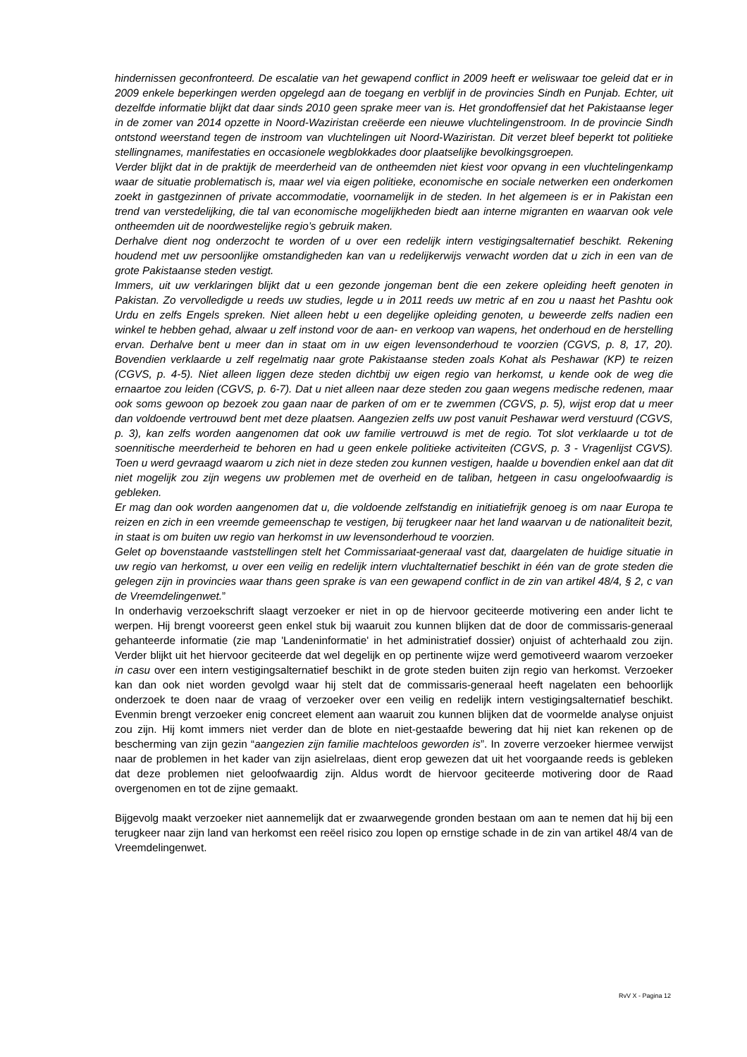hindernissen geconfronteerd. De escalatie van het gewapend conflict in 2009 heeft er weliswaar toe geleid dat er in 2009 enkele beperkingen werden opgelegd aan de toegang en verblijf in de provincies Sindh en Punjab. Echter, uit dezelfde informatie blijkt dat daar sinds 2010 geen sprake meer van is. Het grondoffensief dat het Pakistaanse leger in de zomer van 2014 opzette in Noord-Waziristan creëerde een nieuwe vluchtelingenstroom. In de provincie Sindh ontstond weerstand tegen de instroom van vluchtelingen uit Noord-Waziristan. Dit verzet bleef beperkt tot politieke stellingnames, manifestaties en occasionele wegblokkades door plaatselijke bevolkingsgroepen.
Verder blijkt dat in de praktijk de meerderheid van de ontheemden niet kiest voor opvang in een vluchtelingenkamp waar de situatie problematisch is, maar wel via eigen politieke, economische en sociale netwerken een onderkomen zoekt in gastgezinnen of private accommodatie, voornamelijk in de steden. In het algemeen is er in Pakistan een trend van verstedelijking, die tal van economische mogelijkheden biedt aan interne migranten en waarvan ook vele ontheemden uit de noordwestelijke regio’s gebruik maken.
Derhalve dient nog onderzocht te worden of u over een redelijk intern vestigingsalternatief beschikt. Rekening houdend met uw persoonlijke omstandigheden kan van u redelijkerwijs verwacht worden dat u zich in een van de grote Pakistaanse steden vestigt.
Immers, uit uw verklaringen blijkt dat u een gezonde jongeman bent die een zekere opleiding heeft genoten in Pakistan. Zo vervolledigde u reeds uw studies, legde u in 2011 reeds uw metric af en zou u naast het Pashtu ook Urdu en zelfs Engels spreken. Niet alleen hebt u een degelijke opleiding genoten, u beweerde zelfs nadien een winkel te hebben gehad, alwaar u zelf instond voor de aan- en verkoop van wapens, het onderhoud en de herstelling ervan. Derhalve bent u meer dan in staat om in uw eigen levensonderhoud te voorzien (CGVS, p. 8, 17, 20). Bovendien verklaarde u zelf regelmatig naar grote Pakistaanse steden zoals Kohat als Peshawar (KP) te reizen (CGVS, p. 4-5). Niet alleen liggen deze steden dichtbij uw eigen regio van herkomst, u kende ook de weg die ernaartoe zou leiden (CGVS, p. 6-7). Dat u niet alleen naar deze steden zou gaan wegens medische redenen, maar ook soms gewoon op bezoek zou gaan naar de parken of om er te zwemmen (CGVS, p. 5), wijst erop dat u meer dan voldoende vertrouwd bent met deze plaatsen. Aangezien zelfs uw post vanuit Peshawar werd verstuurd (CGVS, p. 3), kan zelfs worden aangenomen dat ook uw familie vertrouwd is met de regio. Tot slot verklaarde u tot de soennitische meerderheid te behoren en had u geen enkele politieke activiteiten (CGVS, p. 3 - Vragenlijst CGVS). Toen u werd gevraagd waarom u zich niet in deze steden zou kunnen vestigen, haalde u bovendien enkel aan dat dit niet mogelijk zou zijn wegens uw problemen met de overheid en de taliban, hetgeen in casu ongeloofwaardig is gebleken.
Er mag dan ook worden aangenomen dat u, die voldoende zelfstandig en initiatiefrijk genoeg is om naar Europa te reizen en zich in een vreemde gemeenschap te vestigen, bij terugkeer naar het land waarvan u de nationaliteit bezit, in staat is om buiten uw regio van herkomst in uw levensonderhoud te voorzien.
Gelet op bovenstaande vaststellingen stelt het Commissariaat-generaal vast dat, daargelaten de huidige situatie in uw regio van herkomst, u over een veilig en redelijk intern vluchtalternatief beschikt in één van de grote steden die gelegen zijn in provincies waar thans geen sprake is van een gewapend conflict in de zin van artikel 48/4, § 2, c van de Vreemdelingenwet.”
In onderhavig verzoekschrift slaagt verzoeker er niet in op de hiervoor geciteerde motivering een ander licht te werpen. Hij brengt vooreerst geen enkel stuk bij waaruit zou kunnen blijken dat de door de commissaris-generaal gehanteerde informatie (zie map 'Landeninformatie' in het administratief dossier) onjuist of achterhaald zou zijn. Verder blijkt uit het hiervoor geciteerde dat wel degelijk en op pertinente wijze werd gemotiveerd waarom verzoeker in casu over een intern vestigingsalternatief beschikt in de grote steden buiten zijn regio van herkomst. Verzoeker kan dan ook niet worden gevolgd waar hij stelt dat de commissaris-generaal heeft nagelaten een behoorlijk onderzoek te doen naar de vraag of verzoeker over een veilig en redelijk intern vestigingsalternatief beschikt. Evenmin brengt verzoeker enig concreet element aan waaruit zou kunnen blijken dat de voormelde analyse onjuist zou zijn. Hij komt immers niet verder dan de blote en niet-gestaafde bewering dat hij niet kan rekenen op de bescherming van zijn gezin “aangezien zijn familie machteloos geworden is”. In zoverre verzoeker hiermee verwijst naar de problemen in het kader van zijn asielrelaas, dient erop gewezen dat uit het voorgaande reeds is gebleken dat deze problemen niet geloofwaardig zijn. Aldus wordt de hiervoor geciteerde motivering door de Raad overgenomen en tot de zijne gemaakt.
Bijgevolg maakt verzoeker niet aannemelijk dat er zwaarwegende gronden bestaan om aan te nemen dat hij bij een terugkeer naar zijn land van herkomst een reëel risico zou lopen op ernstige schade in de zin van artikel 48/4 van de Vreemdelingenwet.
RvV X - Pagina 12